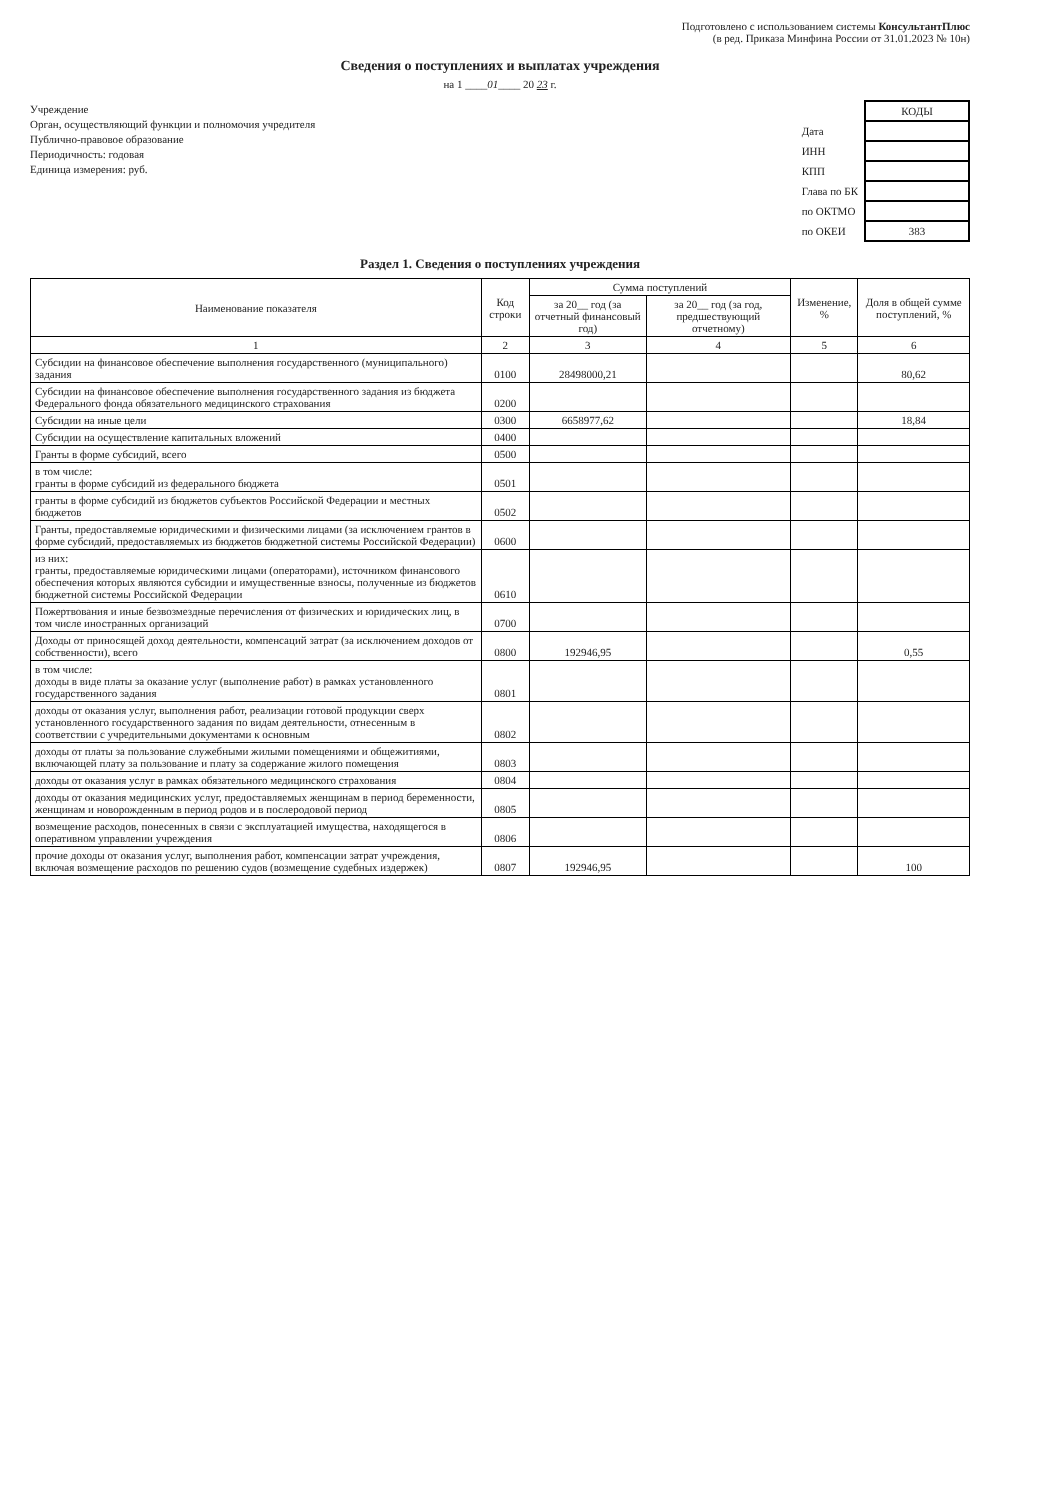Подготовлено с использованием системы КонсультантПлюс
(в ред. Приказа Минфина России от 31.01.2023 № 10н)
Сведения о поступлениях и выплатах учреждения
на 1 ____01____ 20 23 г.
Учреждение
Орган, осуществляющий функции и полномочия учредителя
Публично-правовое образование
Периодичность: годовая
Единица измерения: руб.
| | КОДЫ |
| Дата | |
| ИНН | |
| КПП | |
| Глава по БК | |
| по ОКТМО | |
| по ОКЕИ | 383 |
Раздел 1. Сведения о поступлениях учреждения
| Наименование показателя | Код строки | Сумма поступлений | | Изменение, % | Доля в общей сумме поступлений, % |
| --- | --- | --- | --- | --- | --- |
| | | за 20__ год (за отчетный финансовый год) | за 20__ год (за год, предшествующий отчетному) | | |
| 1 | 2 | 3 | 4 | 5 | 6 |
| Субсидии на финансовое обеспечение выполнения государственного (муниципального) задания | 0100 | 28498000,21 | | | 80,62 |
| Субсидии на финансовое обеспечение выполнения государственного задания из бюджета Федерального фонда обязательного медицинского страхования | 0200 | | | | |
| Субсидии на иные цели | 0300 | 6658977,62 | | | 18,84 |
| Субсидии на осуществление капитальных вложений | 0400 | | | | |
| Гранты в форме субсидий, всего | 0500 | | | | |
| в том числе: гранты в форме субсидий из федерального бюджета | 0501 | | | | |
| гранты в форме субсидий из бюджетов субъектов Российской Федерации и местных бюджетов | 0502 | | | | |
| Гранты, предоставляемые юридическими и физическими лицами (за исключением грантов в форме субсидий, предоставляемых из бюджетов бюджетной системы Российской Федерации) | 0600 | | | | |
| из них: гранты, предоставляемые юридическими лицами (операторами), источником финансового обеспечения которых являются субсидии и имущественные взносы, полученные из бюджетов бюджетной системы Российской Федерации | 0610 | | | | |
| Пожертвования и иные безвозмездные перечисления от физических и юридических лиц, в том числе иностранных организаций | 0700 | | | | |
| Доходы от приносящей доход деятельности, компенсаций затрат (за исключением доходов от собственности), всего | 0800 | 192946,95 | | | 0,55 |
| в том числе: доходы в виде платы за оказание услуг (выполнение работ) в рамках установленного государственного задания | 0801 | | | | |
| доходы от оказания услуг, выполнения работ, реализации готовой продукции сверх установленного государственного задания по видам деятельности, отнесенным в соответствии с учредительными документами к основным | 0802 | | | | |
| доходы от платы за пользование служебными жилыми помещениями и общежитиями, включающей плату за пользование и плату за содержание жилого помещения | 0803 | | | | |
| доходы от оказания услуг в рамках обязательного медицинского страхования | 0804 | | | | |
| доходы от оказания медицинских услуг, предоставляемых женщинам в период беременности, женщинам и новорожденным в период родов и в послеродовой период | 0805 | | | | |
| возмещение расходов, понесенных в связи с эксплуатацией имущества, находящегося в оперативном управлении учреждения | 0806 | | | | |
| прочие доходы от оказания услуг, выполнения работ, компенсации затрат учреждения, включая возмещение расходов по решению судов (возмещение судебных издержек) | 0807 | 192946,95 | | | 100 |